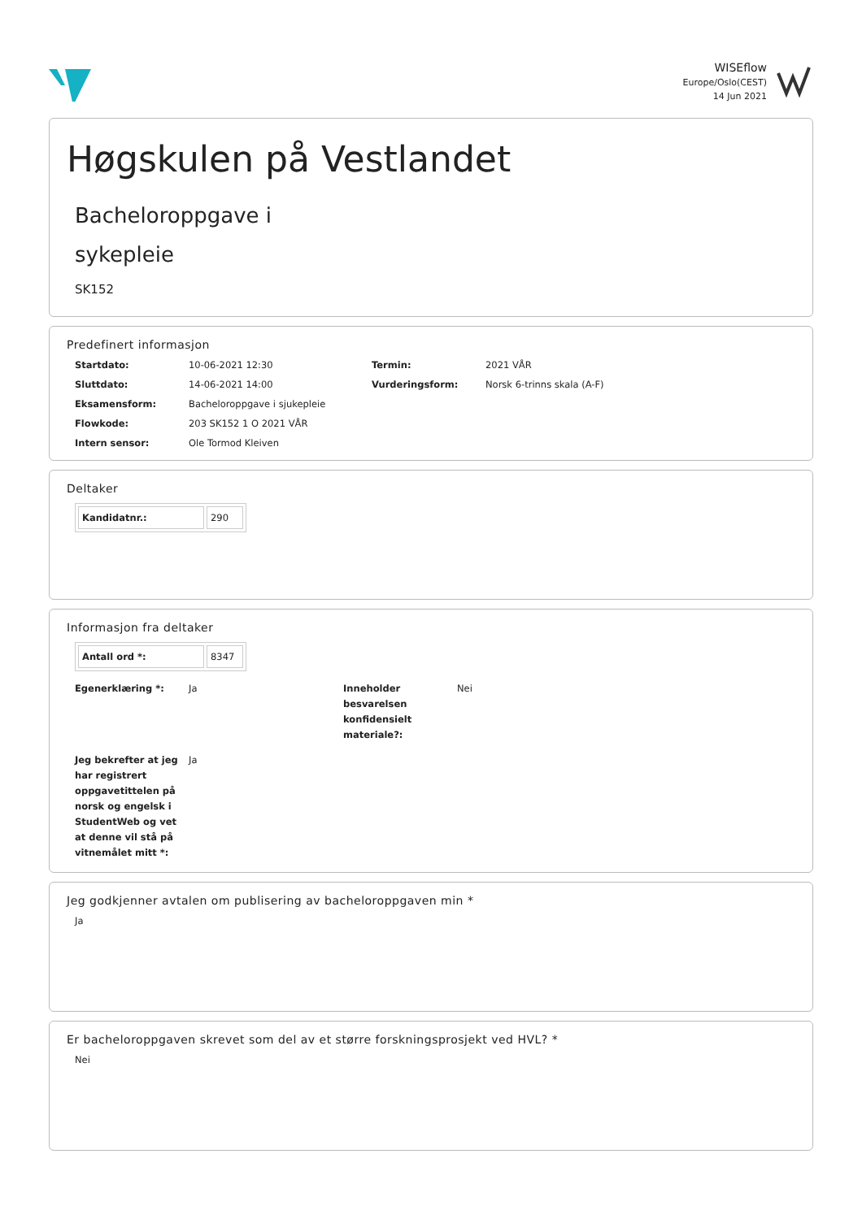WISEflow
Europe/Oslo(CEST)
14 Jun 2021
Høgskulen på Vestlandet
Bacheloroppgave i
sykepleie
SK152
Predefinert informasjon
Startdato: 10-06-2021 12:30 Termin: 2021 VÅR Sluttdato: 14-06-2021 14:00 Vurderingsform: Norsk 6-trinns skala (A-F) Eksamensform: Bacheloroppgave i sjukepleie Flowkode: 203 SK152 1 O 2021 VÅR Intern sensor: Ole Tormod Kleiven
Deltaker
| Kandidatnr.: | 290 |
Informasjon fra deltaker
| Antall ord *: | 8347 |
Egenerklæring *: Ja Inneholder besvarelsen konfidensielt materiale?: Nei Jeg bekrefter at jeg har registrert oppgavetittelen på norsk og engelsk i StudentWeb og vet at denne vil stå på vitnemålet mitt *: Ja
Jeg godkjenner avtalen om publisering av bacheloroppgaven min *
Ja
Er bacheloroppgaven skrevet som del av et større forskningsprosjekt ved HVL? *
Nei